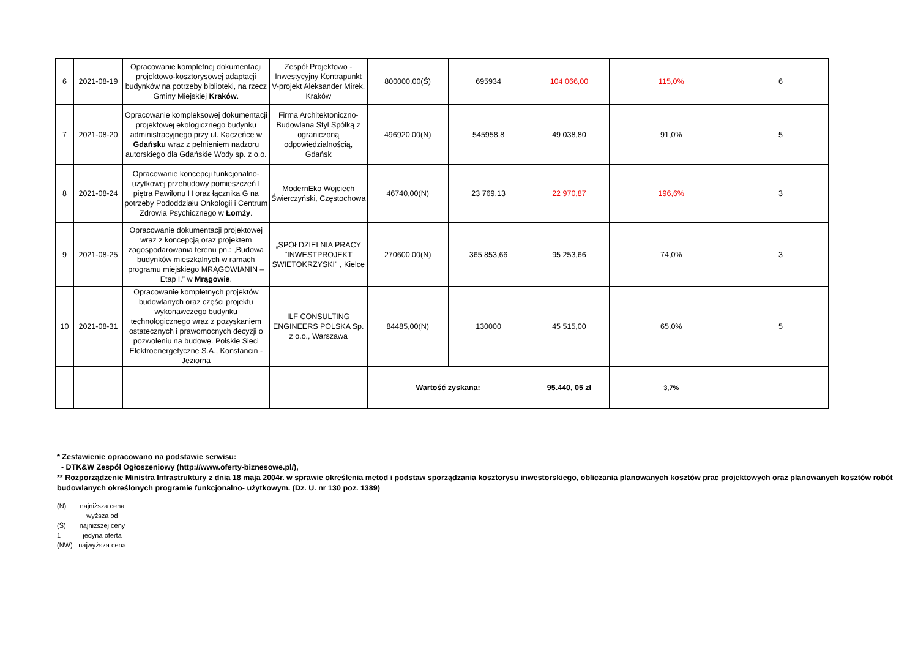| 6 | 2021-08-19 | Opracowanie kompletnej dokumentacji projektowo-kosztorysowej adaptacji budynków na potrzeby biblioteki, na rzecz Gminy Miejskiej Kraków . | Zespół Projektowo - Inwestycyjny Kontrapunkt V-projekt Aleksander Mirek, Kraków | 800000,00(Ś) | 695934 | 104 066,00 | 115,0% | 6 |
| 7 | 2021-08-20 | Opracowanie kompleksowej dokumentacji projektowej ekologicznego budynku administracyjnego przy ul. Kaczeńce w Gdańsku wraz z pełnieniem nadzoru autorskiego dla Gdańskie Wody sp. z o.o. | Firma Architektoniczno-Budowlana Styl Spółką z ograniczoną odpowiedzialnością, Gdańsk | 496920,00(N) | 545958,8 | 49 038,80 | 91,0% | 5 |
| 8 | 2021-08-24 | Opracowanie koncepcji funkcjonalno-użytkowej przebudowy pomieszczeń I piętra Pawilonu H oraz łącznika G na potrzeby Pododdziału Onkologii i Centrum Zdrowia Psychicznego w Łomży . | ModernEko Wojciech Świerczyński, Częstochowa | 46740,00(N) | 23 769,13 | 22 970,87 | 196,6% | 3 |
| 9 | 2021-08-25 | Opracowanie dokumentacji projektowej wraz z koncepcją oraz projektem zagospodarowania terenu pn.: „Budowa budynków mieszkalnych w ramach programu miejskiego MRĄGOWIANIN – Etap I.” w Mrągowie . | „SPÓŁDZIELNIA PRACY "INWESTPROJEKT SWIETOKRZYSKI" , Kielce | 270600,00(N) | 365 853,66 | 95 253,66 | 74,0% | 3 |
| 10 | 2021-08-31 | Opracowanie kompletnych projektów budowlanych oraz części projektu wykonawczego budynku technologicznego wraz z pozyskaniem ostatecznych i prawomocnych decyzji o pozwoleniu na budowę. Polskie Sieci Elektroenergetyczne S.A., Konstancin - Jeziorna | ILF CONSULTING ENGINEERS POLSKA Sp. z o.o., Warszawa | 84485,00(N) | 130000 | 45 515,00 | 65,0% | 5 |
| | | | | Wartość zyskana: | | 95.440, 05 zł | 3,7% | |
* Zestawienie opracowano na podstawie serwisu:
- DTK&W Zespół Ogłoszeniowy (http://www.oferty-biznesowe.pl/),
** Rozporządzenie Ministra Infrastruktury z dnia 18 maja 2004r. w sprawie określenia metod i podstaw sporządzania kosztorysu inwestorskiego, obliczania planowanych kosztów prac projektowych oraz planowanych kosztów robót budowlanych określonych programie funkcjonalno- użytkowym. (Dz. U. nr 130 poz. 1389)
| (N) | najniższa cena |
| (Ś) | wyższa od najniższej ceny |
| 1 | jedyna oferta |
| (NW) | najwyższa cena |